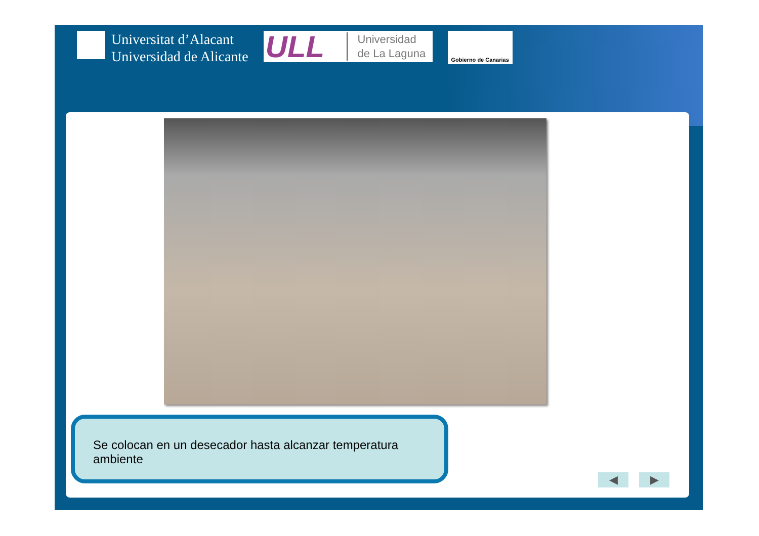Universitat d’Alacant
Universidad de Alicante
ULL Universidad
de La Laguna
Gobierno de Canarias
Se colocan en un desecador hasta alcanzar temperatura ambiente
◀ ▶